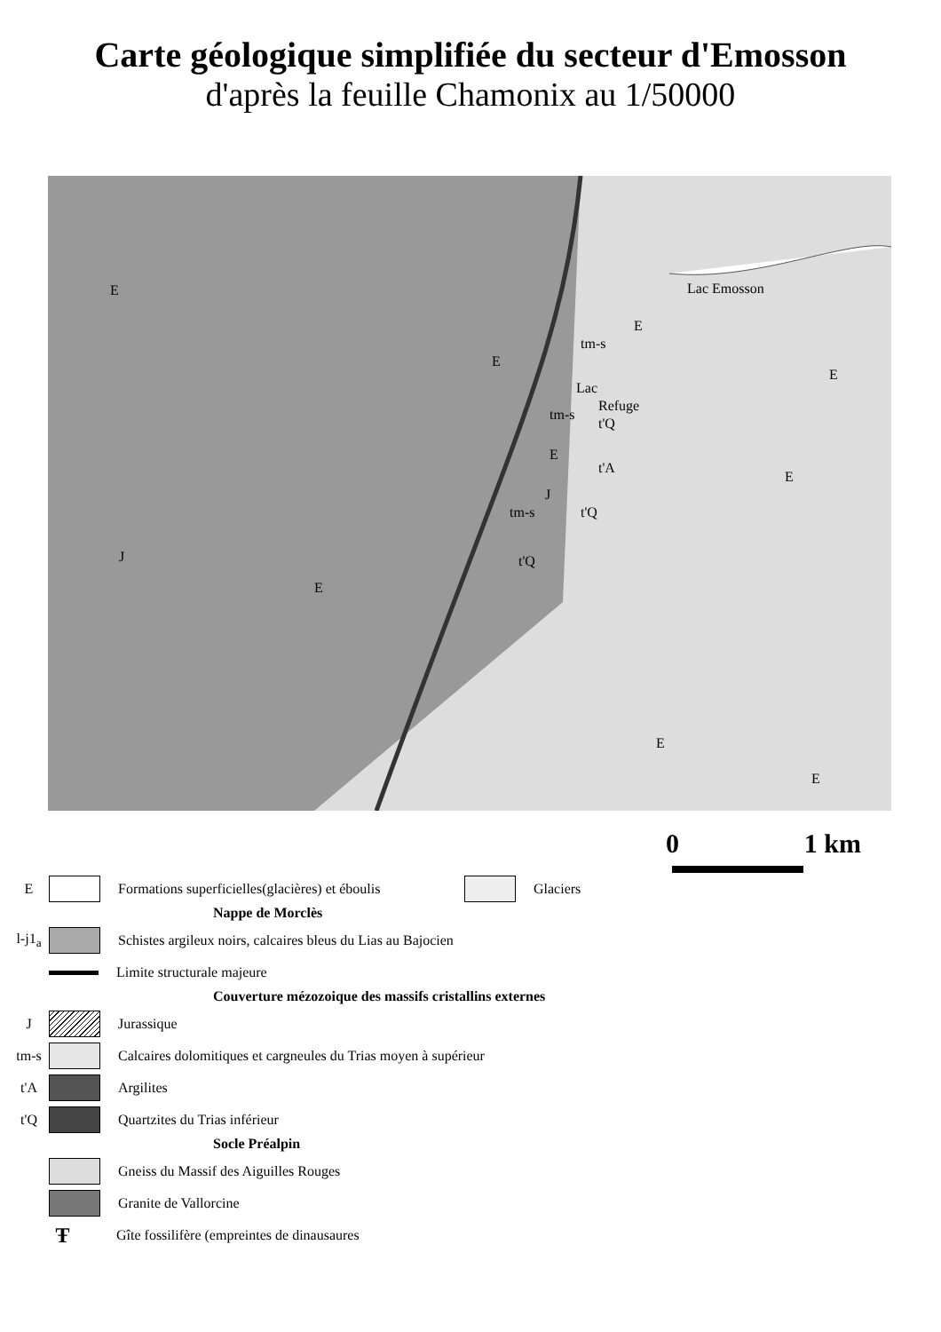Carte géologique simplifiée du secteur d'Emosson
d'après la feuille Chamonix au 1/50000
E Lac Emosson
tm-s
Lac
tm-s
t'Q
E
t'A
J
t'Q tm-s
J t'Q
E
Refuge
E
E
E
E
E
E
0 1 km
E
Formations superficielles(glacières) et éboulis
Glaciers
Nappe de Morclès
l-j1<sub>a</sub>
Schistes argileux noirs, calcaires bleus du Lias au Bajocien
Limite structurale majeure
Couverture mézozoique des massifs cristallins externes
J Jurassique
tm-s
Calcaires dolomitiques et cargneules du Trias moyen à supérieur
t'A Argilites
t'Q Quartzites du Trias inférieur
Socle Préalpin
Gneiss du Massif des Aiguilles Rouges
Granite de Vallorcine
Ŧ Gîte fossilifère (empreintes de dinausaures